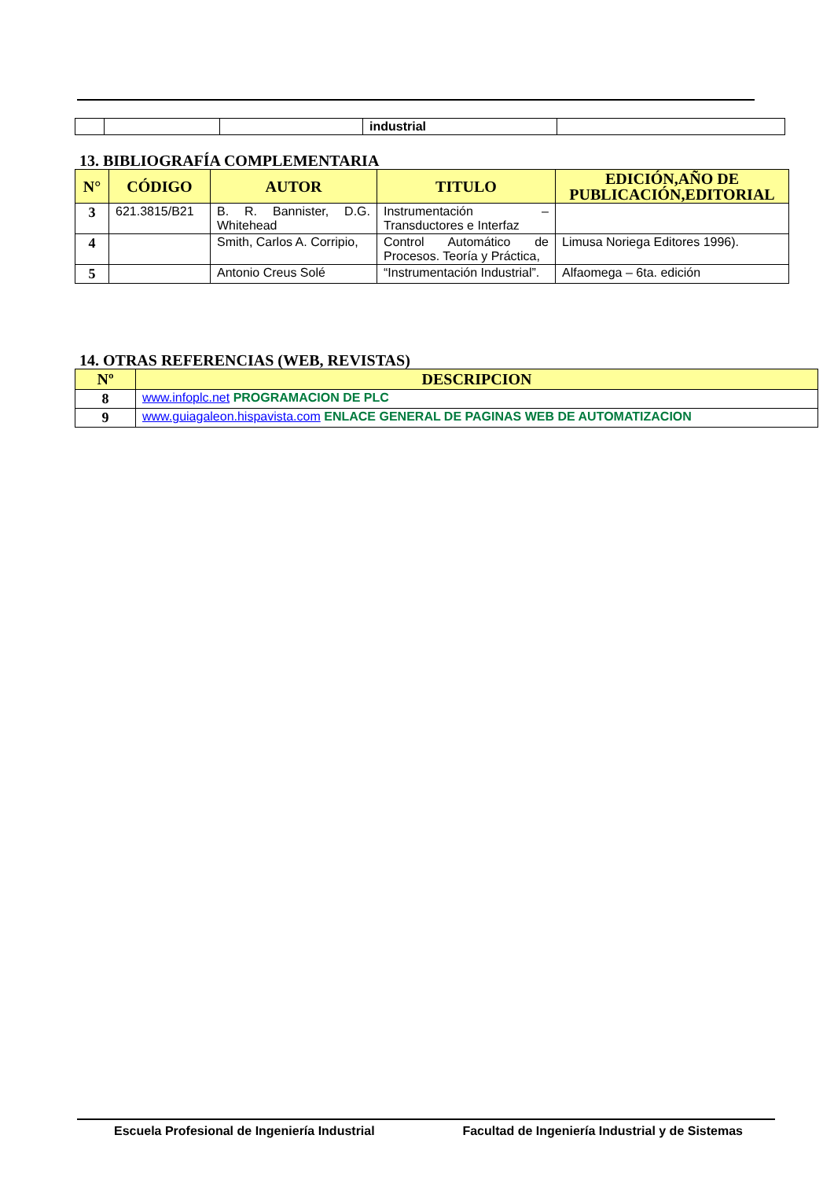| | | | industrial | |
13. BIBLIOGRAFÍA COMPLEMENTARIA
| N° | CÓDIGO | AUTOR | TITULO | EDICIÓN,AÑO DE PUBLICACIÓN,EDITORIAL |
| --- | --- | --- | --- | --- |
| 3 | 621.3815/B21 | B. R. Bannister, D.G. Whitehead | Instrumentación – Transductores e Interfaz | |
| 4 | | Smith, Carlos A. Corripio, | Control Automático de Procesos. Teoría y Práctica, | Limusa Noriega Editores 1996). |
| 5 | | Antonio Creus Solé | “Instrumentación Industrial”. | Alfaomega – 6ta. edición |
14. OTRAS REFERENCIAS (WEB, REVISTAS)
| Nº | DESCRIPCION |
| --- | --- |
| 8 | www.infoplc.net PROGRAMACION DE PLC |
| 9 | www.guiagaleon.hispavista.com ENLACE GENERAL DE PAGINAS WEB DE AUTOMATIZACION |
Escuela Profesional de Ingeniería Industrial Facultad de Ingeniería Industrial y de Sistemas